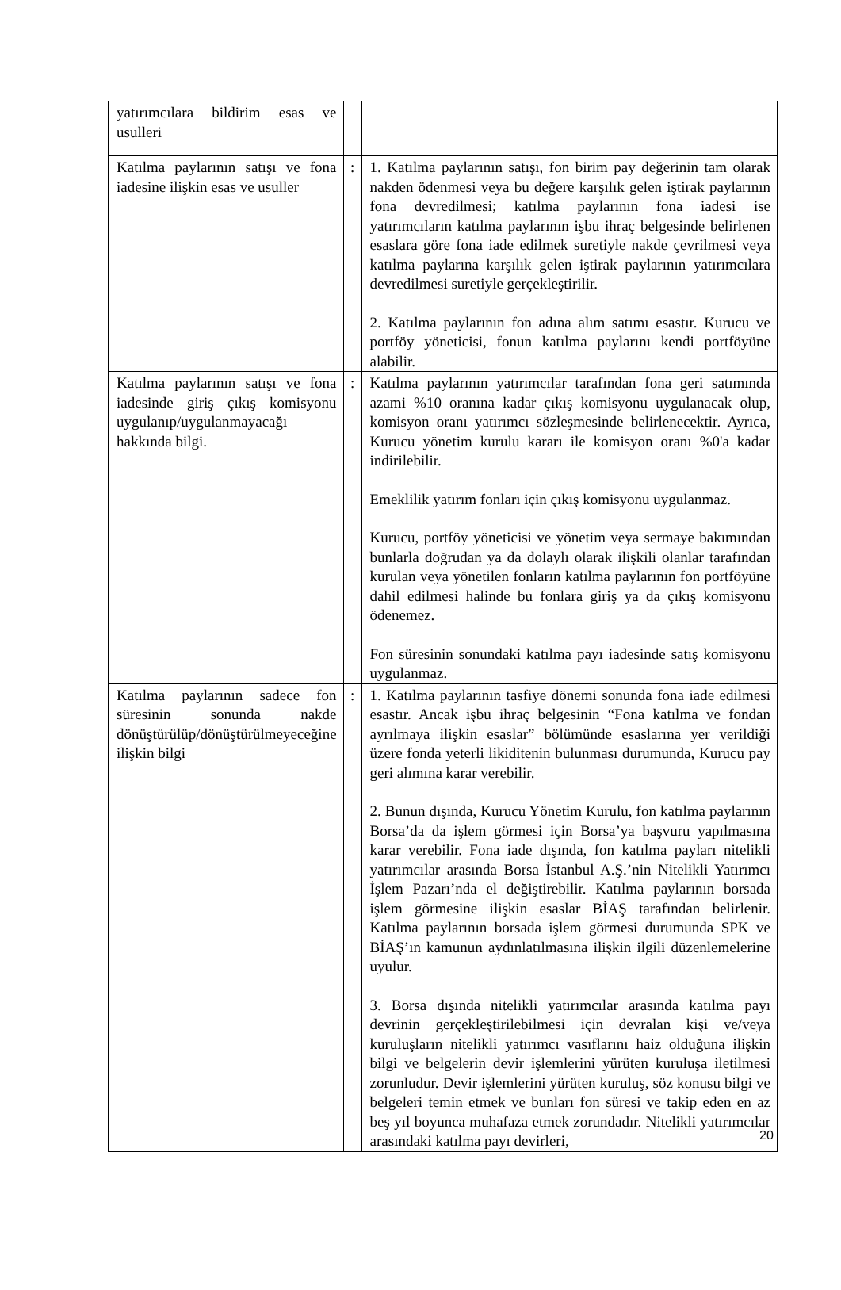| yatırımcılara bildirim esas ve usulleri | | |
| Katılma paylarının satışı ve fona iadesine ilişkin esas ve usuller | : | 1. Katılma paylarının satışı, fon birim pay değerinin tam olarak nakden ödenmesi veya bu değere karşılık gelen iştirak paylarının fona devredilmesi; katılma paylarının fona iadesi ise yatırımcıların katılma paylarının işbu ihraç belgesinde belirlenen esaslara göre fona iade edilmek suretiyle nakde çevrilmesi veya katılma paylarına karşılık gelen iştirak paylarının yatırımcılara devredilmesi suretiyle gerçekleştirilir. 2. Katılma paylarının fon adına alım satımı esastır. Kurucu ve portföy yöneticisi, fonun katılma paylarını kendi portföyüne alabilir. |
| Katılma paylarının satışı ve fona iadesinde giriş çıkış komisyonu uygulanıp/uygulanmayacağı hakkında bilgi. | : | Katılma paylarının yatırımcılar tarafından fona geri satımında azami %10 oranına kadar çıkış komisyonu uygulanacak olup, komisyon oranı yatırımcı sözleşmesinde belirlenecektir. Ayrıca, Kurucu yönetim kurulu kararı ile komisyon oranı %0'a kadar indirilebilir. Emeklilik yatırım fonları için çıkış komisyonu uygulanmaz. Kurucu, portföy yöneticisi ve yönetim veya sermaye bakımından bunlarla doğrudan ya da dolaylı olarak ilişkili olanlar tarafından kurulan veya yönetilen fonların katılma paylarının fon portföyüne dahil edilmesi halinde bu fonlara giriş ya da çıkış komisyonu ödenemez. Fon süresinin sonundaki katılma payı iadesinde satış komisyonu uygulanmaz. |
| Katılma paylarının sadece fon süresinin sonunda nakde dönüştürülüp/dönüştürülmeyeceğine ilişkin bilgi | : | 1. Katılma paylarının tasfiye dönemi sonunda fona iade edilmesi esastır. Ancak işbu ihraç belgesinin “Fona katılma ve fondan ayrılmaya ilişkin esaslar” bölümünde esaslarına yer verildiği üzere fonda yeterli likiditenin bulunması durumunda, Kurucu pay geri alımına karar verebilir. 2. Bunun dışında, Kurucu Yönetim Kurulu, fon katılma paylarının Borsa’da da işlem görmesi için Borsa’ya başvuru yapılmasına karar verebilir. Fona iade dışında, fon katılma payları nitelikli yatırımcılar arasında Borsa İstanbul A.Ş.’nin Nitelikli Yatırımcı İşlem Pazarı’nda el değiştirebilir. Katılma paylarının borsada işlem görmesine ilişkin esaslar BİAŞ tarafından belirlenir. Katılma paylarının borsada işlem görmesi durumunda SPK ve BİAŞ’ın kamunun aydınlatılmasına ilişkin ilgili düzenlemelerine uyulur. 3. Borsa dışında nitelikli yatırımcılar arasında katılma payı devrinin gerçekleştirilebilmesi için devralan kişi ve/veya kuruluşların nitelikli yatırımcı vasıflarını haiz olduğuna ilişkin bilgi ve belgelerin devir işlemlerini yürüten kuruluşa iletilmesi zorunludur. Devir işlemlerini yürüten kuruluş, söz konusu bilgi ve belgeleri temin etmek ve bunları fon süresi ve takip eden en az beş yıl boyunca muhafaza etmek zorundadır. Nitelikli yatırımcılar arasındaki katılma payı devirleri, |
20